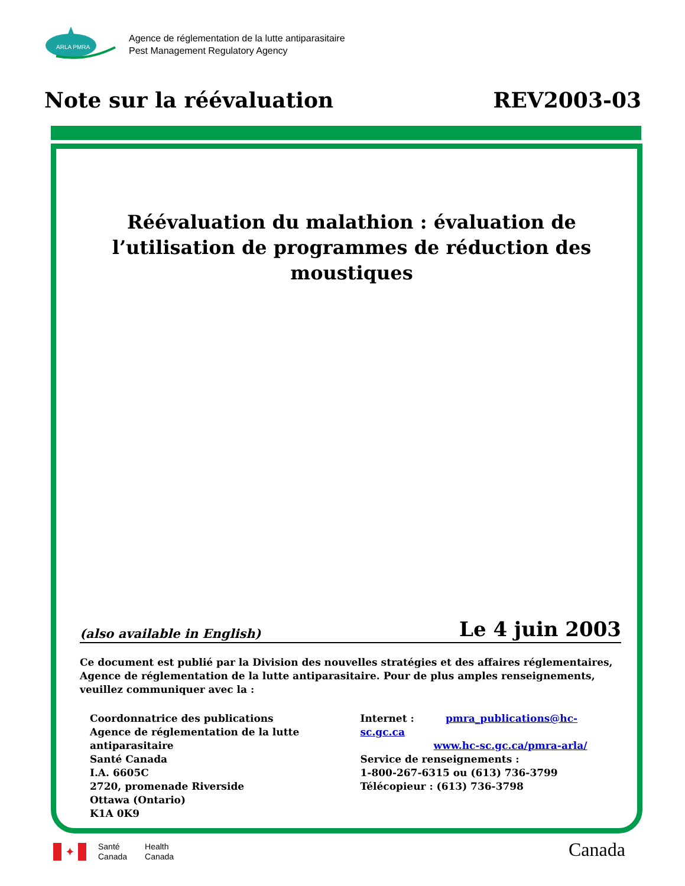ARLA PMRA
Agence de réglementation de la lutte antiparasitaire
Pest Management Regulatory Agency
Note sur la réévaluation REV2003-03
Réévaluation du malathion : évaluation de l’utilisation de programmes de réduction des moustiques
(also available in English) Le 4 juin 2003
Ce document est publié par la Division des nouvelles stratégies et des affaires réglementaires, Agence de réglementation de la lutte antiparasitaire. Pour de plus amples renseignements, veuillez communiquer avec la :
Coordonnatrice des publications
Agence de réglementation de la lutte antiparasitaire
Santé Canada
I.A. 6605C
2720, promenade Riverside
Ottawa (Ontario)
K1A 0K9
Internet : pmra_publications@hc-sc.gc.ca
www.hc-sc.gc.ca/pmra-arla/
Service de renseignements :
1-800-267-6315 ou (613) 736-3799
Télécopieur : (613) 736-3798
✦
Santé
Canada
Health
Canada
Canada